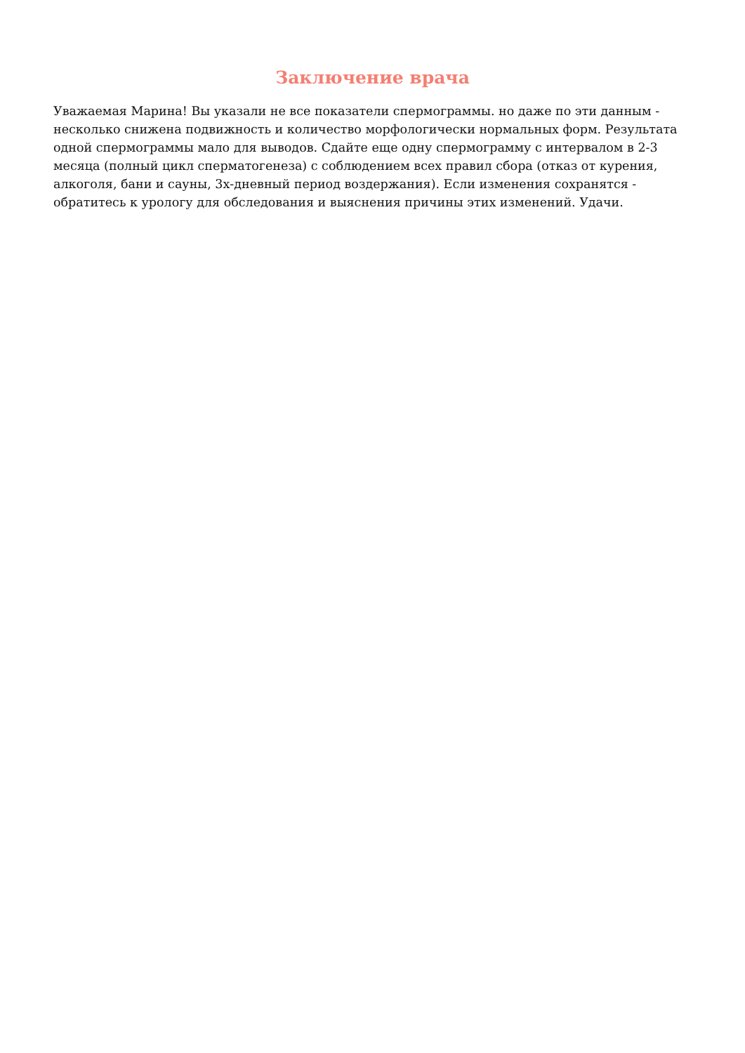Заключение врача
Уважаемая Марина! Вы указали не все показатели спермограммы. но даже по эти данным - несколько снижена подвижность и количество морфологически нормальных форм. Результата одной спермограммы мало для выводов. Сдайте еще одну спермограмму с интервалом в 2-3 месяца (полный цикл сперматогенеза) с соблюдением всех правил сбора (отказ от курения, алкоголя, бани и сауны, 3х-дневный период воздержания). Если изменения сохранятся - обратитесь к урологу для обследования и выяснения причины этих изменений. Удачи.